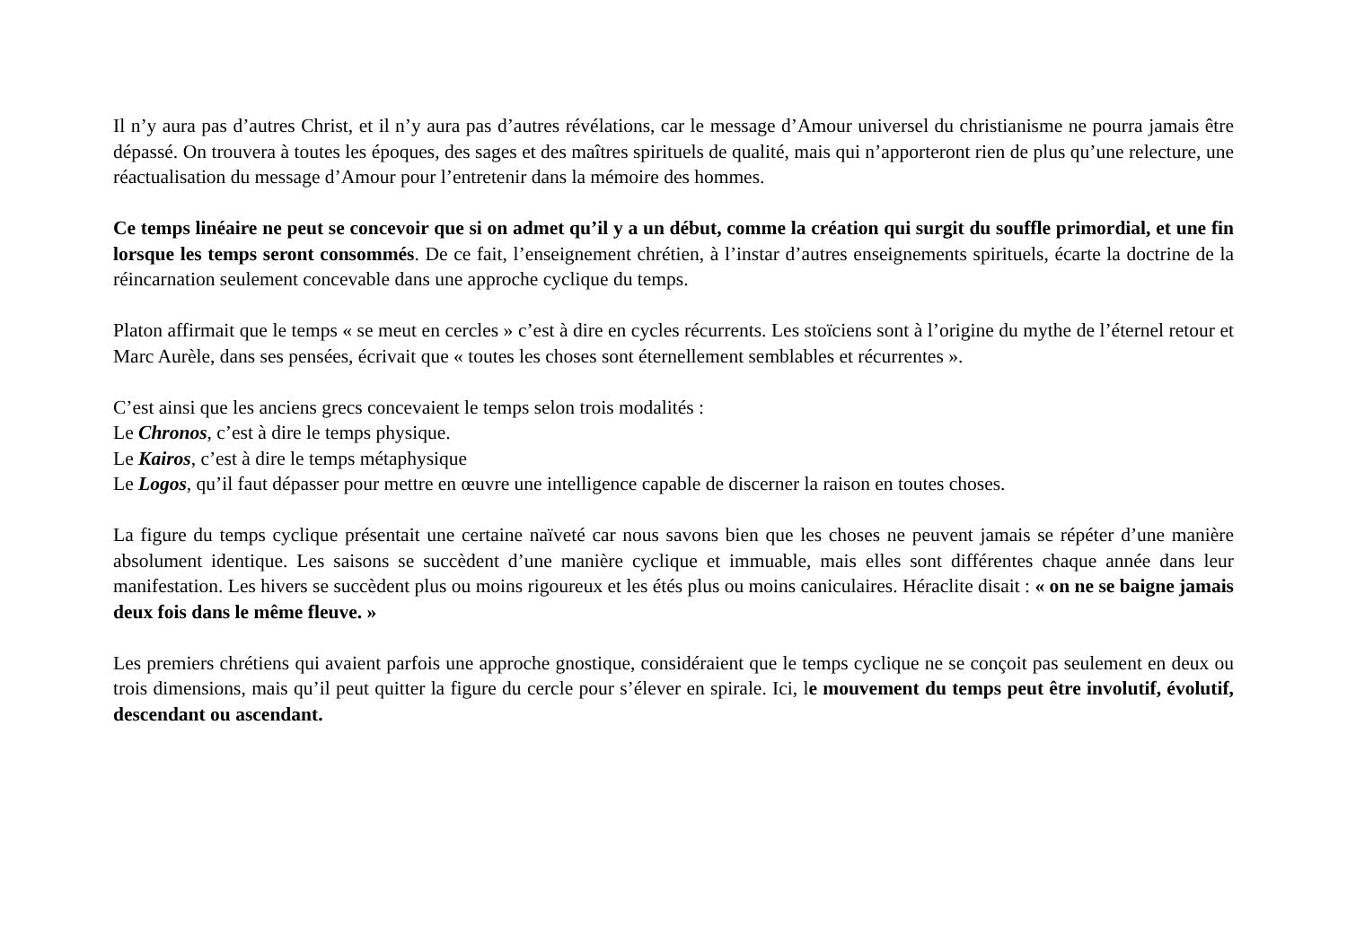Il n’y aura pas d’autres Christ, et il n’y aura pas d’autres révélations, car le message d’Amour universel du christianisme ne pourra jamais être dépassé. On trouvera à toutes les époques, des sages et des maîtres spirituels de qualité, mais qui n’apporteront rien de plus qu’une relecture, une réactualisation du message d’Amour pour l’entretenir dans la mémoire des hommes.
Ce temps linéaire ne peut se concevoir que si on admet qu’il y a un début, comme la création qui surgit du souffle primordial, et une fin lorsque les temps seront consommés. De ce fait, l’enseignement chrétien, à l’instar d’autres enseignements spirituels, écarte la doctrine de la réincarnation seulement concevable dans une approche cyclique du temps.
Platon affirmait que le temps « se meut en cercles » c’est à dire en cycles récurrents. Les stoïciens sont à l’origine du mythe de l’éternel retour et Marc Aurèle, dans ses pensées, écrivait que « toutes les choses sont éternellement semblables et récurrentes ».
C’est ainsi que les anciens grecs concevaient le temps selon trois modalités :
Le Chronos, c’est à dire le temps physique.
Le Kairos, c’est à dire le temps métaphysique
Le Logos, qu’il faut dépasser pour mettre en œuvre une intelligence capable de discerner la raison en toutes choses.
La figure du temps cyclique présentait une certaine naïveté car nous savons bien que les choses ne peuvent jamais se répéter d’une manière absolument identique. Les saisons se succèdent d’une manière cyclique et immuable, mais elles sont différentes chaque année dans leur manifestation. Les hivers se succèdent plus ou moins rigoureux et les étés plus ou moins caniculaires. Héraclite disait : « on ne se baigne jamais deux fois dans le même fleuve. »
Les premiers chrétiens qui avaient parfois une approche gnostique, considéraient que le temps cyclique ne se conçoit pas seulement en deux ou trois dimensions, mais qu’il peut quitter la figure du cercle pour s’élever en spirale. Ici, le mouvement du temps peut être involutif, évolutif, descendant ou ascendant.